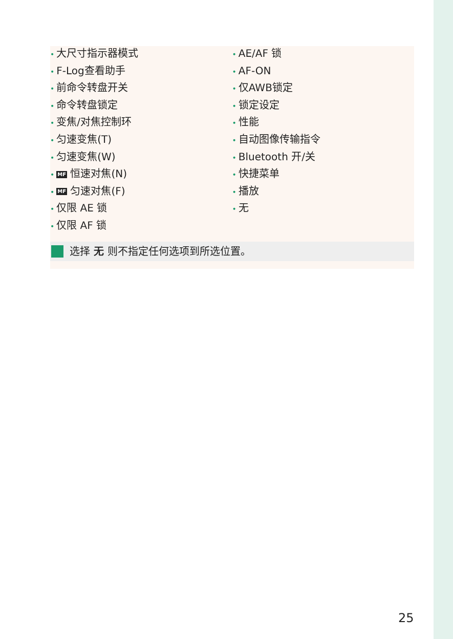• 大尺寸指示器模式
• F-Log查看助手
• 前命令转盘开关
• 命令转盘锁定
• 变焦/对焦控制环
• 匀速变焦(T)
• 匀速变焦(W)
• MF 恒速对焦(N)
• MF 匀速对焦(F)
• 仅限 AE 锁
• 仅限 AF 锁
• AE/AF 锁
• AF-ON
• 仅AWB锁定
• 锁定设定
• 性能
• 自动图像传输指令
• Bluetooth 开/关
• 快捷菜单
• 播放
• 无
选择 无 则不指定任何选项到所选位置。
25